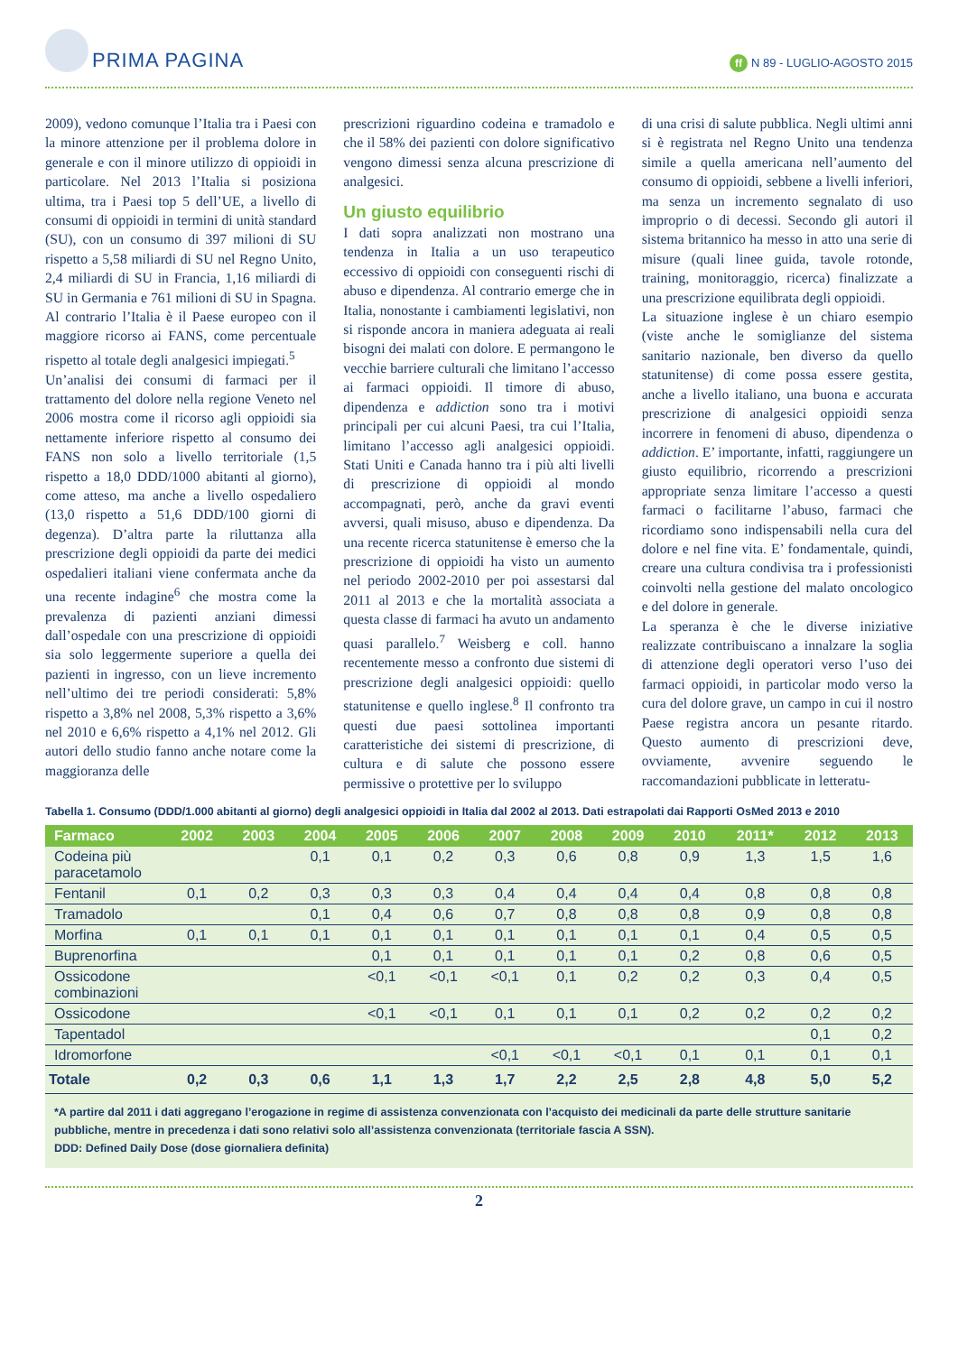PRIMA PAGINA
ff N 89 - LUGLIO-AGOSTO 2015
2009), vedono comunque l’Italia tra i Paesi con la minore attenzione per il problema dolore in generale e con il minore utilizzo di oppioidi in particolare. Nel 2013 l’Italia si posiziona ultima, tra i Paesi top 5 dell’UE, a livello di consumi di oppioidi in termini di unità standard (SU), con un consumo di 397 milioni di SU rispetto a 5,58 miliardi di SU nel Regno Unito, 2,4 miliardi di SU in Francia, 1,16 miliardi di SU in Germania e 761 milioni di SU in Spagna. Al contrario l’Italia è il Paese europeo con il maggiore ricorso ai FANS, come percentuale rispetto al totale degli analgesici impiegati.<sup>5</sup>
Un’analisi dei consumi di farmaci per il trattamento del dolore nella regione Veneto nel 2006 mostra come il ricorso agli oppioidi sia nettamente inferiore rispetto al consumo dei FANS non solo a livello territoriale (1,5 rispetto a 18,0 DDD/1000 abitanti al giorno), come atteso, ma anche a livello ospedaliero (13,0 rispetto a 51,6 DDD/100 giorni di degenza). D’altra parte la riluttanza alla prescrizione degli oppioidi da parte dei medici ospedalieri italiani viene confermata anche da una recente indagine<sup>6</sup> che mostra come la prevalenza di pazienti anziani dimessi dall’ospedale con una prescrizione di oppioidi sia solo leggermente superiore a quella dei pazienti in ingresso, con un lieve incremento nell’ultimo dei tre periodi considerati: 5,8% rispetto a 3,8% nel 2008, 5,3% rispetto a 3,6% nel 2010 e 6,6% rispetto a 4,1% nel 2012. Gli autori dello studio fanno anche notare come la maggioranza delle
prescrizioni riguardino codeina e tramadolo e che il 58% dei pazienti con dolore significativo vengono dimessi senza alcuna prescrizione di analgesici.
Un giusto equilibrio
I dati sopra analizzati non mostrano una tendenza in Italia a un uso terapeutico eccessivo di oppioidi con conseguenti rischi di abuso e dipendenza. Al contrario emerge che in Italia, nonostante i cambiamenti legislativi, non si risponde ancora in maniera adeguata ai reali bisogni dei malati con dolore. E permangono le vecchie barriere culturali che limitano l’accesso ai farmaci oppioidi. Il timore di abuso, dipendenza e addiction sono tra i motivi principali per cui alcuni Paesi, tra cui l’Italia, limitano l’accesso agli analgesici oppioidi. Stati Uniti e Canada hanno tra i più alti livelli di prescrizione di oppioidi al mondo accompagnati, però, anche da gravi eventi avversi, quali misuso, abuso e dipendenza. Da una recente ricerca statunitense è emerso che la prescrizione di oppioidi ha visto un aumento nel periodo 2002-2010 per poi assestarsi dal 2011 al 2013 e che la mortalità associata a questa classe di farmaci ha avuto un andamento quasi parallelo.<sup>7</sup> Weisberg e coll. hanno recentemente messo a confronto due sistemi di prescrizione degli analgesici oppioidi: quello statunitense e quello inglese.<sup>8</sup> Il confronto tra questi due paesi sottolinea importanti caratteristiche dei sistemi di prescrizione, di cultura e di salute che possono essere permissive o protettive per lo sviluppo
di una crisi di salute pubblica. Negli ultimi anni si è registrata nel Regno Unito una tendenza simile a quella americana nell’aumento del consumo di oppioidi, sebbene a livelli inferiori, ma senza un incremento segnalato di uso improprio o di decessi. Secondo gli autori il sistema britannico ha messo in atto una serie di misure (quali linee guida, tavole rotonde, training, monitoraggio, ricerca) finalizzate a una prescrizione equilibrata degli oppioidi.
La situazione inglese è un chiaro esempio (viste anche le somiglianze del sistema sanitario nazionale, ben diverso da quello statunitense) di come possa essere gestita, anche a livello italiano, una buona e accurata prescrizione di analgesici oppioidi senza incorrere in fenomeni di abuso, dipendenza o addiction. E’ importante, infatti, raggiungere un giusto equilibrio, ricorrendo a prescrizioni appropriate senza limitare l’accesso a questi farmaci o facilitarne l’abuso, farmaci che ricordiamo sono indispensabili nella cura del dolore e nel fine vita. E’ fondamentale, quindi, creare una cultura condivisa tra i professionisti coinvolti nella gestione del malato oncologico e del dolore in generale.
La speranza è che le diverse iniziative realizzate contribuiscano a innalzare la soglia di attenzione degli operatori verso l’uso dei farmaci oppioidi, in particolar modo verso la cura del dolore grave, un campo in cui il nostro Paese registra ancora un pesante ritardo. Questo aumento di prescrizioni deve, ovviamente, avvenire seguendo le raccomandazioni pubblicate in letteratu-
Tabella 1. Consumo (DDD/1.000 abitanti al giorno) degli analgesici oppioidi in Italia dal 2002 al 2013. Dati estrapolati dai Rapporti OsMed 2013 e 2010
| Farmaco | 2002 | 2003 | 2004 | 2005 | 2006 | 2007 | 2008 | 2009 | 2010 | 2011* | 2012 | 2013 |
| --- | --- | --- | --- | --- | --- | --- | --- | --- | --- | --- | --- | --- |
| Codeina più paracetamolo | | | 0,1 | 0,1 | 0,2 | 0,3 | 0,6 | 0,8 | 0,9 | 1,3 | 1,5 | 1,6 |
| Fentanil | 0,1 | 0,2 | 0,3 | 0,3 | 0,3 | 0,4 | 0,4 | 0,4 | 0,4 | 0,8 | 0,8 | 0,8 |
| Tramadolo | | | 0,1 | 0,4 | 0,6 | 0,7 | 0,8 | 0,8 | 0,8 | 0,9 | 0,8 | 0,8 |
| Morfina | 0,1 | 0,1 | 0,1 | 0,1 | 0,1 | 0,1 | 0,1 | 0,1 | 0,1 | 0,4 | 0,5 | 0,5 |
| Buprenorfina | | | | 0,1 | 0,1 | 0,1 | 0,1 | 0,1 | 0,2 | 0,8 | 0,6 | 0,5 |
| Ossicodone combinazioni | | | | <0,1 | <0,1 | <0,1 | 0,1 | 0,2 | 0,2 | 0,3 | 0,4 | 0,5 |
| Ossicodone | | | | <0,1 | <0,1 | 0,1 | 0,1 | 0,1 | 0,2 | 0,2 | 0,2 | 0,2 |
| Tapentadol | | | | | | | | | | | 0,1 | 0,2 |
| Idromorfone | | | | | | <0,1 | <0,1 | <0,1 | 0,1 | 0,1 | 0,1 | 0,1 |
| Totale | 0,2 | 0,3 | 0,6 | 1,1 | 1,3 | 1,7 | 2,2 | 2,5 | 2,8 | 4,8 | 5,0 | 5,2 |
*A partire dal 2011 i dati aggregano l’erogazione in regime di assistenza convenzionata con l’acquisto dei medicinali da parte delle strutture sanitarie pubbliche, mentre in precedenza i dati sono relativi solo all’assistenza convenzionata (territoriale fascia A SSN).
DDD: Defined Daily Dose (dose giornaliera definita)
2